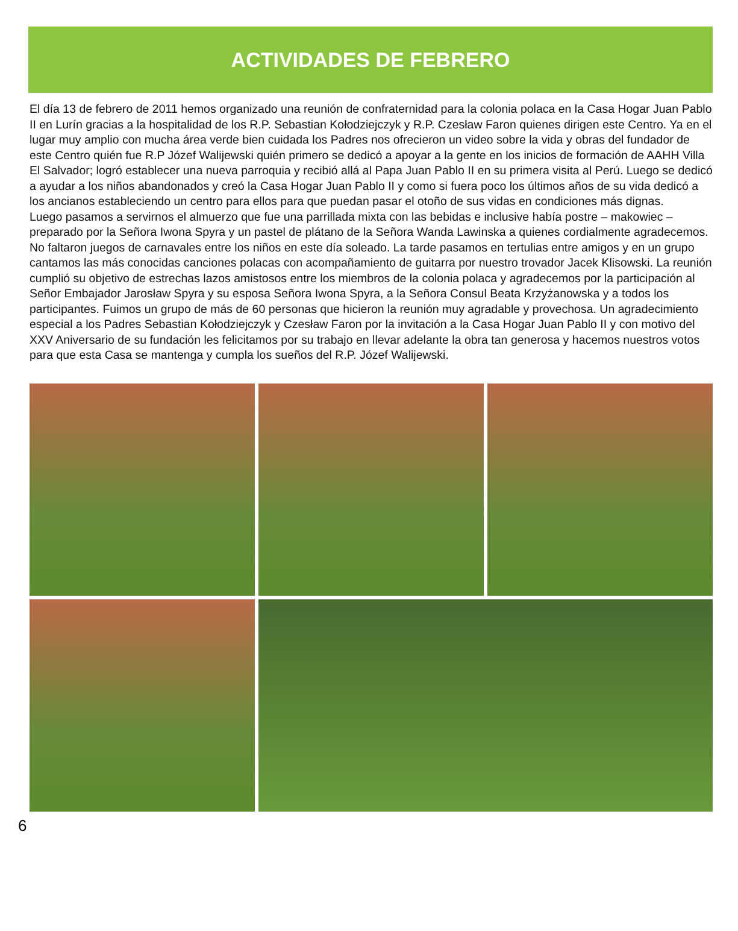ACTIVIDADES DE FEBRERO
El día 13 de febrero de 2011 hemos organizado una reunión de confraternidad para la colonia polaca en la Casa Hogar Juan Pablo II en Lurín gracias a la hospitalidad de los R.P. Sebastian Kołodziejczyk y R.P. Czesław Faron quienes dirigen este Centro. Ya en el lugar muy amplio con mucha área verde bien cuidada los Padres nos ofrecieron un video sobre la vida y obras del fundador de este Centro quién fue R.P Józef Walijewski quién primero se dedicó a apoyar a la gente en los inicios de formación de AAHH Villa El Salvador; logró establecer una nueva parroquia y recibió allá al Papa Juan Pablo II en su primera visita al Perú. Luego se dedicó a ayudar a los niños abandonados y creó la Casa Hogar Juan Pablo II y como si fuera poco los últimos años de su vida dedicó a los ancianos estableciendo un centro para ellos para que puedan pasar el otoño de sus vidas en condiciones más dignas.
Luego pasamos a servirnos el almuerzo que fue una parrillada mixta con las bebidas e inclusive había postre – makowiec – preparado por la Señora Iwona Spyra y un pastel de plátano de la Señora Wanda Lawinska a quienes cordialmente agradecemos. No faltaron juegos de carnavales entre los niños en este día soleado. La tarde pasamos en tertulias entre amigos y en un grupo cantamos las más conocidas canciones polacas con acompañamiento de guitarra por nuestro trovador Jacek Klisowski. La reunión cumplió su objetivo de estrechas lazos amistosos entre los miembros de la colonia polaca y agradecemos por la participación al Señor Embajador Jarosław Spyra y su esposa Señora Iwona Spyra, a la Señora Consul Beata Krzyżanowska y a todos los participantes. Fuimos un grupo de más de 60 personas que hicieron la reunión muy agradable y provechosa. Un agradecimiento especial a los Padres Sebastian Kołodziejczyk y Czesław Faron por la invitación a la Casa Hogar Juan Pablo II y con motivo del XXV Aniversario de su fundación les felicitamos por su trabajo en llevar adelante la obra tan generosa y hacemos nuestros votos para que esta Casa se mantenga y cumpla los sueños del R.P. Józef Walijewski.
6